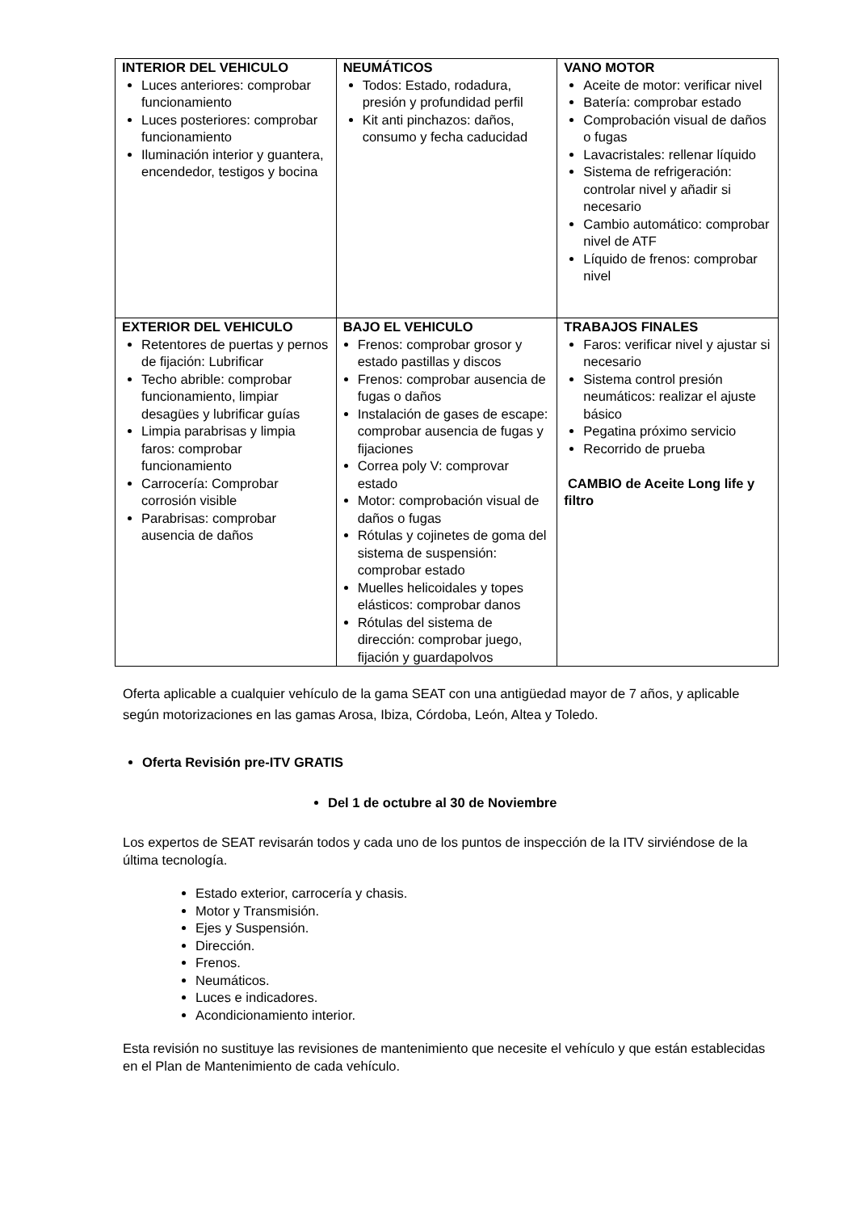| INTERIOR DEL VEHICULO Luces anteriores: comprobar funcionamiento Luces posteriores: comprobar funcionamiento Iluminación interior y guantera, encendedor, testigos y bocina | NEUMÁTICOS Todos: Estado, rodadura, presión y profundidad perfil Kit anti pinchazos: daños, consumo y fecha caducidad | VANO MOTOR Aceite de motor: verificar nivel Batería: comprobar estado Comprobación visual de daños o fugas Lavacristales: rellenar líquido Sistema de refrigeración: controlar nivel y añadir si necesario Cambio automático: comprobar nivel de ATF Líquido de frenos: comprobar nivel |
| EXTERIOR DEL VEHICULO Retentores de puertas y pernos de fijación: Lubrificar Techo abrible: comprobar funcionamiento, limpiar desagües y lubrificar guías Limpia parabrisas y limpia faros: comprobar funcionamiento Carrocería: Comprobar corrosión visible Parabrisas: comprobar ausencia de daños | BAJO EL VEHICULO Frenos: comprobar grosor y estado pastillas y discos Frenos: comprobar ausencia de fugas o daños Instalación de gases de escape: comprobar ausencia de fugas y fijaciones Correa poly V: comprovar estado Motor: comprobación visual de daños o fugas Rótulas y cojinetes de goma del sistema de suspensión: comprobar estado Muelles helicoidales y topes elásticos: comprobar danos Rótulas del sistema de dirección: comprobar juego, fijación y guardapolvos | TRABAJOS FINALES Faros: verificar nivel y ajustar si necesario Sistema control presión neumáticos: realizar el ajuste básico Pegatina próximo servicio Recorrido de prueba CAMBIO de Aceite Long life y filtro |
Oferta aplicable a cualquier vehículo de la gama SEAT con una antigüedad mayor de 7 años, y aplicable según motorizaciones en las gamas Arosa, Ibiza, Córdoba, León, Altea y Toledo.
Oferta Revisión pre-ITV GRATIS
Del 1 de octubre al 30 de Noviembre
Los expertos de SEAT revisarán todos y cada uno de los puntos de inspección de la ITV sirviéndose de la última tecnología.
Estado exterior, carrocería y chasis.
Motor y Transmisión.
Ejes y Suspensión.
Dirección.
Frenos.
Neumáticos.
Luces e indicadores.
Acondicionamiento interior.
Esta revisión no sustituye las revisiones de mantenimiento que necesite el vehículo y que están establecidas en el Plan de Mantenimiento de cada vehículo.